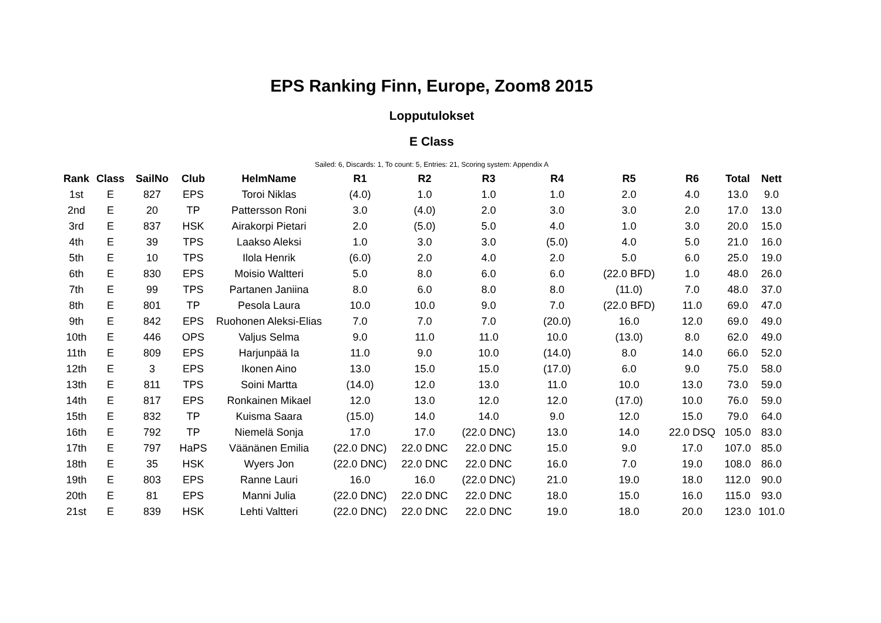EPS Ranking Finn, Europe, Zoom8 2015
Lopputulokset
E Class
Sailed: 6, Discards: 1, To count: 5, Entries: 21, Scoring system: Appendix A
| Rank | Class | SailNo | Club | HelmName | R1 | R2 | R3 | R4 | R5 | R6 | Total | Nett |
| --- | --- | --- | --- | --- | --- | --- | --- | --- | --- | --- | --- | --- |
| 1st | E | 827 | EPS | Toroi Niklas | (4.0) | 1.0 | 1.0 | 1.0 | 2.0 | 4.0 | 13.0 | 9.0 |
| 2nd | E | 20 | TP | Pattersson Roni | 3.0 | (4.0) | 2.0 | 3.0 | 3.0 | 2.0 | 17.0 | 13.0 |
| 3rd | E | 837 | HSK | Airakorpi Pietari | 2.0 | (5.0) | 5.0 | 4.0 | 1.0 | 3.0 | 20.0 | 15.0 |
| 4th | E | 39 | TPS | Laakso Aleksi | 1.0 | 3.0 | 3.0 | (5.0) | 4.0 | 5.0 | 21.0 | 16.0 |
| 5th | E | 10 | TPS | Ilola Henrik | (6.0) | 2.0 | 4.0 | 2.0 | 5.0 | 6.0 | 25.0 | 19.0 |
| 6th | E | 830 | EPS | Moisio Waltteri | 5.0 | 8.0 | 6.0 | 6.0 | (22.0 BFD) | 1.0 | 48.0 | 26.0 |
| 7th | E | 99 | TPS | Partanen Janiina | 8.0 | 6.0 | 8.0 | 8.0 | (11.0) | 7.0 | 48.0 | 37.0 |
| 8th | E | 801 | TP | Pesola Laura | 10.0 | 10.0 | 9.0 | 7.0 | (22.0 BFD) | 11.0 | 69.0 | 47.0 |
| 9th | E | 842 | EPS | Ruohonen Aleksi-Elias | 7.0 | 7.0 | 7.0 | (20.0) | 16.0 | 12.0 | 69.0 | 49.0 |
| 10th | E | 446 | OPS | Valjus Selma | 9.0 | 11.0 | 11.0 | 10.0 | (13.0) | 8.0 | 62.0 | 49.0 |
| 11th | E | 809 | EPS | Harjunpää Ia | 11.0 | 9.0 | 10.0 | (14.0) | 8.0 | 14.0 | 66.0 | 52.0 |
| 12th | E | 3 | EPS | Ikonen Aino | 13.0 | 15.0 | 15.0 | (17.0) | 6.0 | 9.0 | 75.0 | 58.0 |
| 13th | E | 811 | TPS | Soini Martta | (14.0) | 12.0 | 13.0 | 11.0 | 10.0 | 13.0 | 73.0 | 59.0 |
| 14th | E | 817 | EPS | Ronkainen Mikael | 12.0 | 13.0 | 12.0 | 12.0 | (17.0) | 10.0 | 76.0 | 59.0 |
| 15th | E | 832 | TP | Kuisma Saara | (15.0) | 14.0 | 14.0 | 9.0 | 12.0 | 15.0 | 79.0 | 64.0 |
| 16th | E | 792 | TP | Niemelä Sonja | 17.0 | 17.0 | (22.0 DNC) | 13.0 | 14.0 | 22.0 DSQ | 105.0 | 83.0 |
| 17th | E | 797 | HaPS | Väänänen Emilia | (22.0 DNC) | 22.0 DNC | 22.0 DNC | 15.0 | 9.0 | 17.0 | 107.0 | 85.0 |
| 18th | E | 35 | HSK | Wyers Jon | (22.0 DNC) | 22.0 DNC | 22.0 DNC | 16.0 | 7.0 | 19.0 | 108.0 | 86.0 |
| 19th | E | 803 | EPS | Ranne Lauri | 16.0 | 16.0 | (22.0 DNC) | 21.0 | 19.0 | 18.0 | 112.0 | 90.0 |
| 20th | E | 81 | EPS | Manni Julia | (22.0 DNC) | 22.0 DNC | 22.0 DNC | 18.0 | 15.0 | 16.0 | 115.0 | 93.0 |
| 21st | E | 839 | HSK | Lehti Valtteri | (22.0 DNC) | 22.0 DNC | 22.0 DNC | 19.0 | 18.0 | 20.0 | 123.0 | 101.0 |